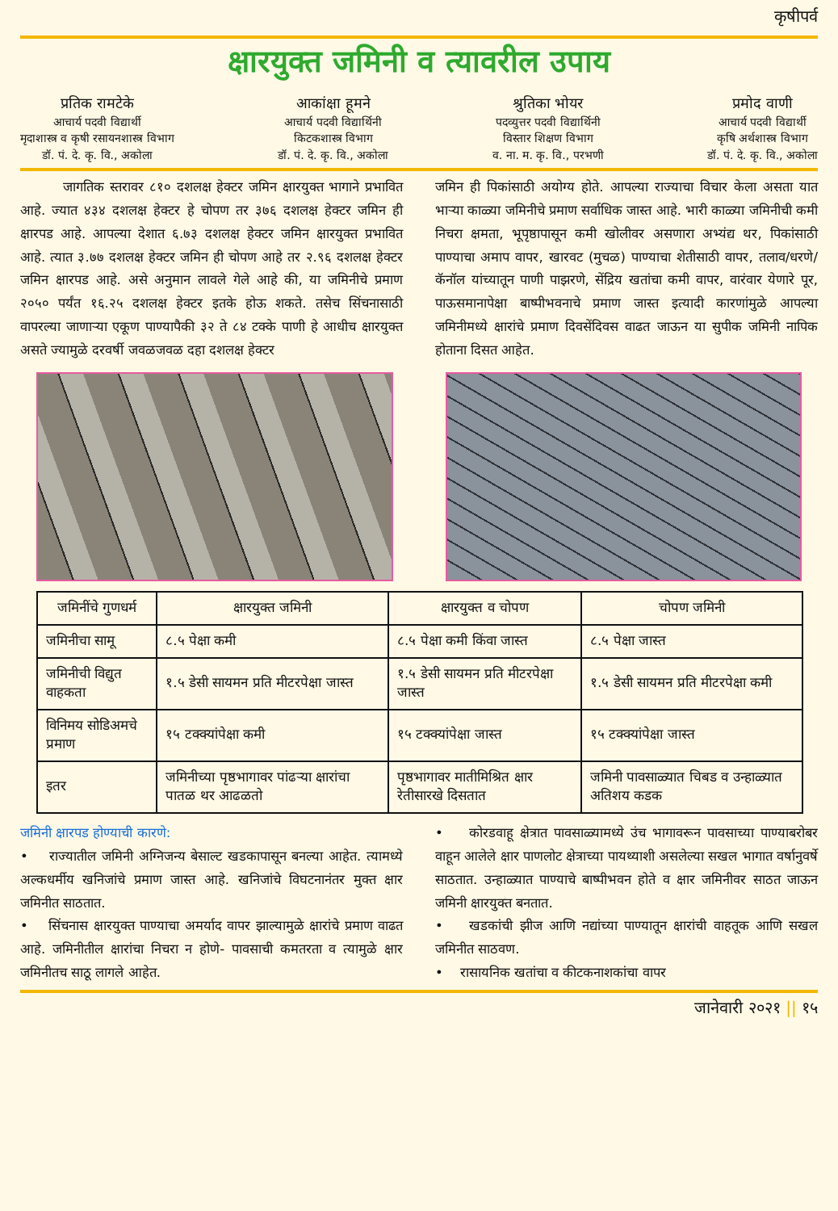कृषीपर्व
क्षारयुक्त जमिनी व त्यावरील उपाय
प्रतिक रामटेके
आचार्य पदवी विद्यार्थी
मृदाशास्त्र व कृषी रसायनशास्त्र विभाग
डॉ. पं. दे. कृ. वि., अकोला
आकांक्षा हूमने
आचार्य पदवी विद्यार्थिनी
किटकशास्त्र विभाग
डॉ. पं. दे. कृ. वि., अकोला
श्रुतिका भोयर
पदव्युत्तर पदवी विद्यार्थिनी
विस्तार शिक्षण विभाग
व. ना. म. कृ. वि., परभणी
प्रमोद वाणी
आचार्य पदवी विद्यार्थी
कृषि अर्थशास्त्र विभाग
डॉ. पं. दे. कृ. वि., अकोला
जागतिक स्तरावर ८१० दशलक्ष हेक्टर जमिन क्षारयुक्त भागाने प्रभावित आहे. ज्यात ४३४ दशलक्ष हेक्टर हे चोपण तर ३७६ दशलक्ष हेक्टर जमिन ही क्षारपड आहे. आपल्या देशात ६.७३ दशलक्ष हेक्टर जमिन क्षारयुक्त प्रभावित आहे. त्यात ३.७७ दशलक्ष हेक्टर जमिन ही चोपण आहे तर २.९६ दशलक्ष हेक्टर जमिन क्षारपड आहे. असे अनुमान लावले गेले आहे की, या जमिनीचे प्रमाण २०५० पर्यंत १६.२५ दशलक्ष हेक्टर इतके होऊ शकते. तसेच सिंचनासाठी वापरल्या जाणाऱ्या एकूण पाण्यापैकी ३२ ते ८४ टक्के पाणी हे आधीच क्षारयुक्त असते ज्यामुळे दरवर्षी जवळजवळ दहा दशलक्ष हेक्टर
जमिन ही पिकांसाठी अयोग्य होते. आपल्या राज्याचा विचार केला असता यात भाऱ्या काळ्या जमिनीचे प्रमाण सर्वाधिक जास्त आहे. भारी काळ्या जमिनीची कमी निचरा क्षमता, भूपृष्ठापासून कमी खोलीवर असणारा अभ्यंद्य थर, पिकांसाठी पाण्याचा अमाप वापर, खारवट (मुचळ) पाण्याचा शेतीसाठी वापर, तलाव/धरणे/कॅनॉल यांच्यातून पाणी पाझरणे, सेंद्रिय खतांचा कमी वापर, वारंवार येणारे पूर, पाऊसमानापेक्षा बाष्पीभवनाचे प्रमाण जास्त इत्यादी कारणांमुळे आपल्या जमिनीमध्ये क्षारांचे प्रमाण दिवसेंदिवस वाढत जाऊन या सुपीक जमिनी नापिक होताना दिसत आहेत.
| जमिनींचे गुणधर्म | क्षारयुक्त जमिनी | क्षारयुक्त व चोपण | चोपण जमिनी |
| --- | --- | --- | --- |
| जमिनीचा सामू | ८.५ पेक्षा कमी | ८.५ पेक्षा कमी किंवा जास्त | ८.५ पेक्षा जास्त |
| जमिनीची विद्युत वाहकता | १.५ डेसी सायमन प्रति मीटरपेक्षा जास्त | १.५ डेसी सायमन प्रति मीटरपेक्षा जास्त | १.५ डेसी सायमन प्रति मीटरपेक्षा कमी |
| विनिमय सोडिअमचे प्रमाण | १५ टक्क्यांपेक्षा कमी | १५ टक्क्यांपेक्षा जास्त | १५ टक्क्यांपेक्षा जास्त |
| इतर | जमिनीच्या पृष्ठभागावर पांढऱ्या क्षारांचा पातळ थर आढळतो | पृष्ठभागावर मातीमिश्रित क्षार रेतीसारखे दिसतात | जमिनी पावसाळ्यात चिबड व उन्हाळ्यात अतिशय कडक |
जमिनी क्षारपड होण्याची कारणे:
• राज्यातील जमिनी अग्निजन्य बेसाल्ट खडकापासून बनल्या आहेत. त्यामध्ये अल्कधर्मीय खनिजांचे प्रमाण जास्त आहे. खनिजांचे विघटनानंतर मुक्त क्षार जमिनीत साठतात.
• सिंचनास क्षारयुक्त पाण्याचा अमर्याद वापर झाल्यामुळे क्षारांचे प्रमाण वाढत आहे. जमिनीतील क्षारांचा निचरा न होणे- पावसाची कमतरता व त्यामुळे क्षार जमिनीतच साठू लागले आहेत.
• कोरडवाहू क्षेत्रात पावसाळ्यामध्ये उंच भागावरून पावसाच्या पाण्याबरोबर वाहून आलेले क्षार पाणलोट क्षेत्राच्या पायथ्याशी असलेल्या सखल भागात वर्षानुवर्षे साठतात. उन्हाळ्यात पाण्याचे बाष्पीभवन होते व क्षार जमिनीवर साठत जाऊन जमिनी क्षारयुक्त बनतात.
• खडकांची झीज आणि नद्यांच्या पाण्यातून क्षारांची वाहतूक आणि सखल जमिनीत साठवण.
• रासायनिक खतांचा व कीटकनाशकांचा वापर
जानेवारी २०२१ || १५